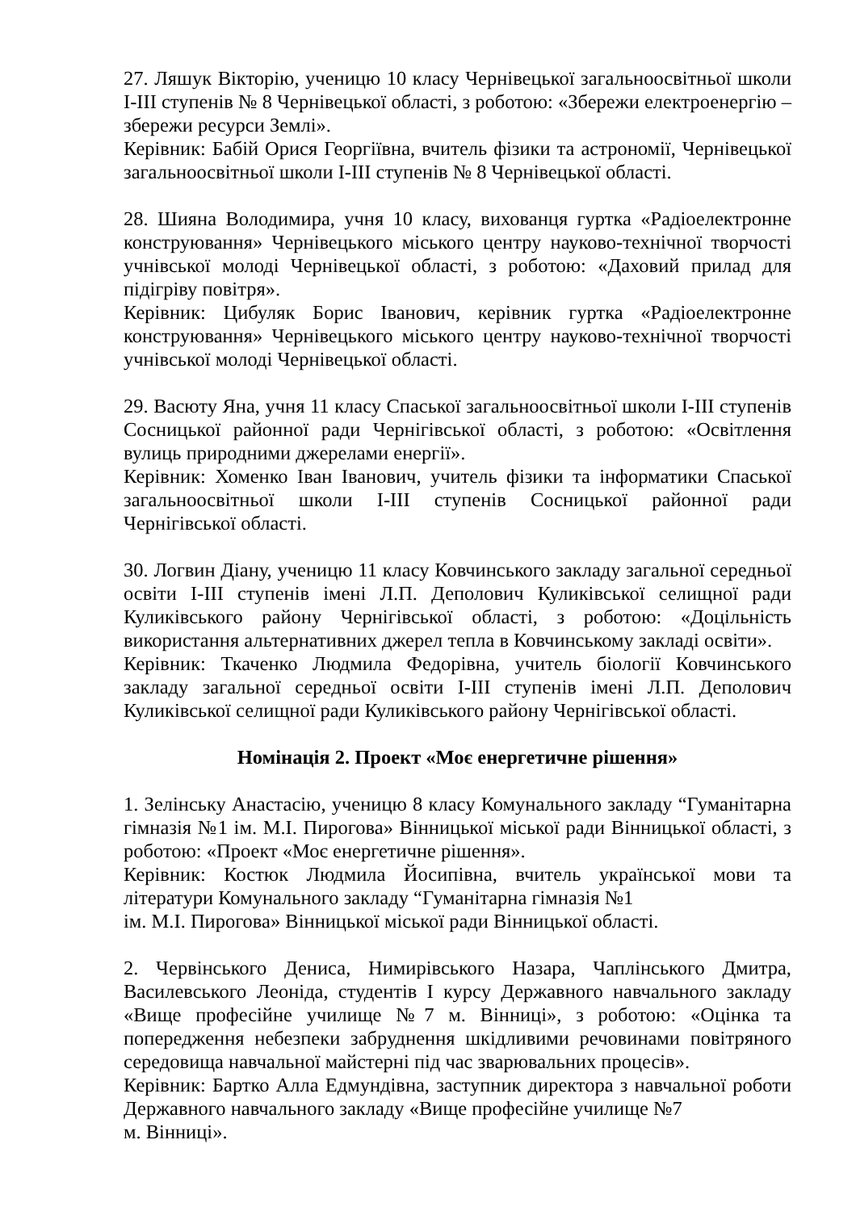27. Ляшук Вікторію, ученицю 10 класу Чернівецької загальноосвітньої школи І-ІІІ ступенів № 8 Чернівецької області, з роботою: «Збережи електроенергію – збережи ресурси Землі».
Керівник: Бабій Орися Георгіївна, вчитель фізики та астрономії, Чернівецької загальноосвітньої школи І-ІІІ ступенів № 8 Чернівецької області.
28. Шияна Володимира, учня 10 класу, вихованця гуртка «Радіоелектронне конструювання» Чернівецького міського центру науково-технічної творчості учнівської молоді Чернівецької області, з роботою: «Даховий прилад для підігріву повітря».
Керівник: Цибуляк Борис Іванович, керівник гуртка «Радіоелектронне конструювання» Чернівецького міського центру науково-технічної творчості учнівської молоді Чернівецької області.
29. Васюту Яна, учня 11 класу Спаської загальноосвітньої школи І-ІІІ ступенів Сосницької районної ради Чернігівської області, з роботою: «Освітлення вулиць природними джерелами енергії».
Керівник: Хоменко Іван Іванович, учитель фізики та інформатики Спаської загальноосвітньої школи І-ІІІ ступенів Сосницької районної ради Чернігівської області.
30. Логвин Діану, ученицю 11 класу Ковчинського закладу загальної середньої освіти І-ІІІ ступенів імені Л.П. Деполович Куликівської селищної ради Куликівського району Чернігівської області, з роботою: «Доцільність використання альтернативних джерел тепла в Ковчинському закладі освіти».
Керівник: Ткаченко Людмила Федорівна, учитель біології Ковчинського закладу загальної середньої освіти І-ІІІ ступенів імені Л.П. Деполович Куликівської селищної ради Куликівського району Чернігівської області.
Номінація 2. Проект «Моє енергетичне рішення»
1. Зелінську Анастасію, ученицю 8 класу Комунального закладу “Гуманітарна гімназія №1 ім. М.І. Пирогова» Вінницької міської ради Вінницької області, з роботою: «Проект «Моє енергетичне рішення».
Керівник: Костюк Людмила Йосипівна, вчитель української мови та літератури Комунального закладу “Гуманітарна гімназія №1
ім. М.І. Пирогова» Вінницької міської ради Вінницької області.
2. Червінського Дениса, Нимирівського Назара, Чаплінського Дмитра, Василевського Леоніда, студентів І курсу Державного навчального закладу «Вище професійне училище №7 м. Вінниці», з роботою: «Оцінка та попередження небезпеки забруднення шкідливими речовинами повітряного середовища навчальної майстерні під час зварювальних процесів».
Керівник: Бартко Алла Едмундівна, заступник директора з навчальної роботи Державного навчального закладу «Вище професійне училище №7
м. Вінниці».